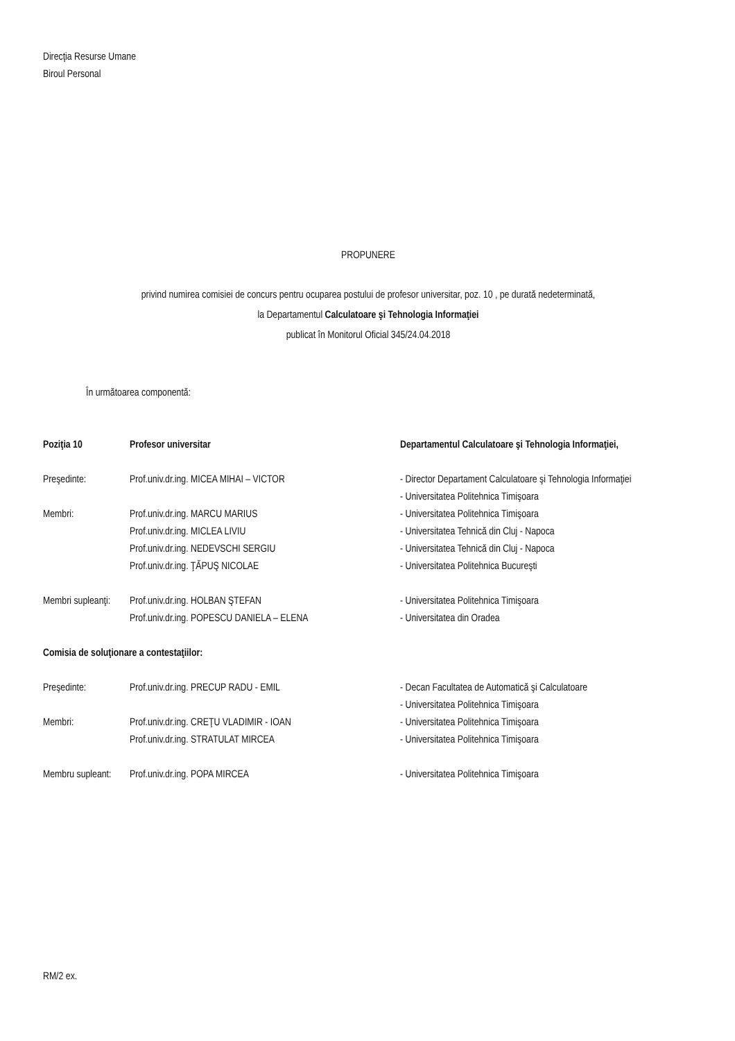Direcţia Resurse Umane
Biroul Personal
PROPUNERE
privind numirea comisiei de concurs pentru ocuparea postului de profesor universitar, poz. 10 , pe durată nedeterminată,
la Departamentul Calculatoare şi Tehnologia Informaţiei
publicat în Monitorul Oficial 345/24.04.2018
În următoarea componentă:
| Poziţia 10 | Profesor universitar | Departamentul Calculatoare şi Tehnologia Informaţiei, |
| Preşedinte: | Prof.univ.dr.ing. MICEA MIHAI – VICTOR | - Director Departament Calculatoare şi Tehnologia Informaţiei - Universitatea Politehnica Timişoara |
| Membri: | Prof.univ.dr.ing. MARCU MARIUS | - Universitatea Politehnica Timişoara |
| | Prof.univ.dr.ing. MICLEA LIVIU | - Universitatea Tehnică din Cluj - Napoca |
| | Prof.univ.dr.ing. NEDEVSCHI SERGIU | - Universitatea Tehnică din Cluj - Napoca |
| | Prof.univ.dr.ing. ŢĂPUŞ NICOLAE | - Universitatea Politehnica Bucureşti |
| Membri supleanţi: | Prof.univ.dr.ing. HOLBAN ŞTEFAN | - Universitatea Politehnica Timişoara |
| | Prof.univ.dr.ing. POPESCU DANIELA – ELENA | - Universitatea din Oradea |
| Comisia de soluţionare a contestaţiilor: | | |
| Preşedinte: | Prof.univ.dr.ing. PRECUP RADU - EMIL | - Decan Facultatea de Automatică şi Calculatoare - Universitatea Politehnica Timişoara |
| Membri: | Prof.univ.dr.ing. CREŢU VLADIMIR - IOAN | - Universitatea Politehnica Timişoara |
| | Prof.univ.dr.ing. STRATULAT MIRCEA | - Universitatea Politehnica Timişoara |
| Membru supleant: | Prof.univ.dr.ing. POPA MIRCEA | - Universitatea Politehnica Timişoara |
RM/2 ex.